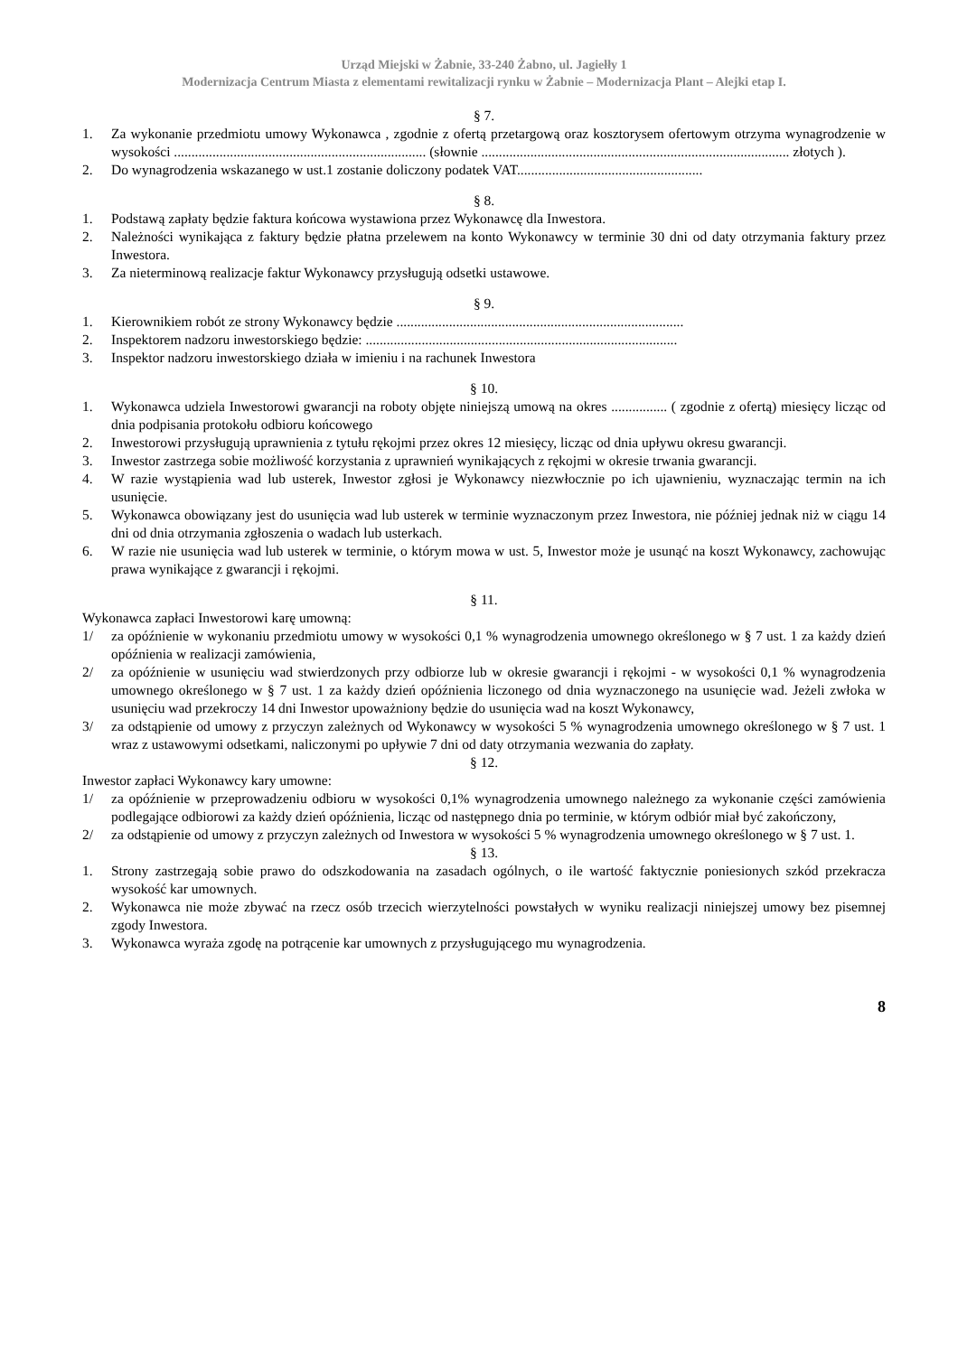Urząd Miejski w Żabnie, 33-240 Żabno, ul. Jagiełły 1
Modernizacja Centrum Miasta z elementami rewitalizacji rynku w Żabnie – Modernizacja Plant – Alejki etap I.
§ 7.
1. Za wykonanie przedmiotu umowy Wykonawca , zgodnie z ofertą przetargową oraz kosztorysem ofertowym otrzyma wynagrodzenie w wysokości ........................................................................ (słownie ........................................................................................ złotych ).
2. Do wynagrodzenia wskazanego w ust.1 zostanie doliczony podatek VAT.....................................................
§ 8.
1. Podstawą zapłaty będzie faktura końcowa wystawiona przez Wykonawcę dla Inwestora.
2. Należności wynikająca z faktury będzie płatna przelewem na konto Wykonawcy w terminie 30 dni od daty otrzymania faktury przez Inwestora.
3. Za nieterminową realizacje faktur Wykonawcy przysługują odsetki ustawowe.
§ 9.
1. Kierownikiem robót ze strony Wykonawcy będzie ..................................................................................
2. Inspektorem nadzoru inwestorskiego będzie: .........................................................................................
3. Inspektor nadzoru inwestorskiego działa w imieniu i na rachunek Inwestora
§ 10.
1. Wykonawca udziela Inwestorowi gwarancji na roboty objęte niniejszą umową na okres ................ ( zgodnie z ofertą) miesięcy licząc od dnia podpisania protokołu odbioru końcowego
2. Inwestorowi przysługują uprawnienia z tytułu rękojmi przez okres 12 miesięcy, licząc od dnia upływu okresu gwarancji.
3. Inwestor zastrzega sobie możliwość korzystania z uprawnień wynikających z rękojmi w okresie trwania gwarancji.
4. W razie wystąpienia wad lub usterek, Inwestor zgłosi je Wykonawcy niezwłocznie po ich ujawnieniu, wyznaczając termin na ich usunięcie.
5. Wykonawca obowiązany jest do usunięcia wad lub usterek w terminie wyznaczonym przez Inwestora, nie później jednak niż w ciągu 14 dni od dnia otrzymania zgłoszenia o wadach lub usterkach.
6. W razie nie usunięcia wad lub usterek w terminie, o którym mowa w ust. 5, Inwestor może je usunąć na koszt Wykonawcy, zachowując prawa wynikające z gwarancji i rękojmi.
§ 11.
Wykonawca zapłaci Inwestorowi karę umowną:
1/ za opóźnienie w wykonaniu przedmiotu umowy w wysokości 0,1 % wynagrodzenia umownego określonego w § 7 ust. 1 za każdy dzień opóźnienia w realizacji zamówienia,
2/ za opóźnienie w usunięciu wad stwierdzonych przy odbiorze lub w okresie gwarancji i rękojmi - w wysokości 0,1 % wynagrodzenia umownego określonego w § 7 ust. 1 za każdy dzień opóźnienia liczonego od dnia wyznaczonego na usunięcie wad. Jeżeli zwłoka w usunięciu wad przekroczy 14 dni Inwestor upoważniony będzie do usunięcia wad na koszt Wykonawcy,
3/ za odstąpienie od umowy z przyczyn zależnych od Wykonawcy w wysokości 5 % wynagrodzenia umownego określonego w § 7 ust. 1 wraz z ustawowymi odsetkami, naliczonymi po upływie 7 dni od daty otrzymania wezwania do zapłaty.
§ 12.
Inwestor zapłaci Wykonawcy kary umowne:
1/ za opóźnienie w przeprowadzeniu odbioru w wysokości 0,1% wynagrodzenia umownego należnego za wykonanie części zamówienia podlegające odbiorowi za każdy dzień opóźnienia, licząc od następnego dnia po terminie, w którym odbiór miał być zakończony,
2/ za odstąpienie od umowy z przyczyn zależnych od Inwestora w wysokości 5 % wynagrodzenia umownego określonego w § 7 ust. 1.
§ 13.
1. Strony zastrzegają sobie prawo do odszkodowania na zasadach ogólnych, o ile wartość faktycznie poniesionych szkód przekracza wysokość kar umownych.
2. Wykonawca nie może zbywać na rzecz osób trzecich wierzytelności powstałych w wyniku realizacji niniejszej umowy bez pisemnej zgody Inwestora.
3. Wykonawca wyraża zgodę na potrącenie kar umownych z przysługującego mu wynagrodzenia.
8